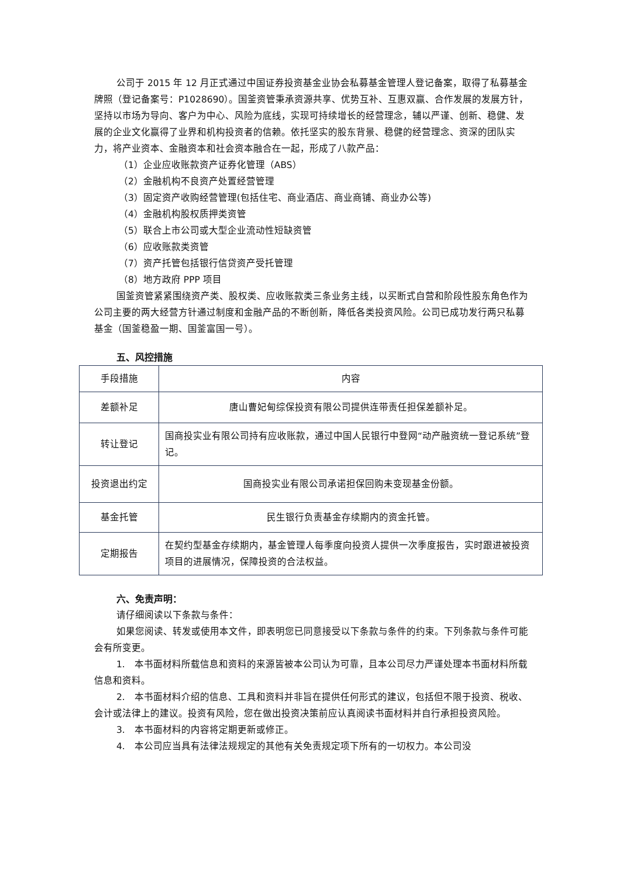公司于 2015 年 12 月正式通过中国证券投资基金业协会私募基金管理人登记备案，取得了私募基金牌照（登记备案号：P1028690）。国釜资管秉承资源共享、优势互补、互惠双赢、合作发展的发展方针，坚持以市场为导向、客户为中心、风险为底线，实现可持续增长的经营理念，辅以严谨、创新、稳健、发展的企业文化赢得了业界和机构投资者的信赖。依托坚实的股东背景、稳健的经营理念、资深的团队实力，将产业资本、金融资本和社会资本融合在一起，形成了八款产品：
（1）企业应收账款资产证券化管理（ABS）
（2）金融机构不良资产处置经营管理
（3）固定资产收购经营管理(包括住宅、商业酒店、商业商铺、商业办公等)
（4）金融机构股权质押类资管
（5）联合上市公司或大型企业流动性短缺资管
（6）应收账款类资管
（7）资产托管包括银行信贷资产受托管理
（8）地方政府 PPP 项目
国釜资管紧紧围绕资产类、股权类、应收账款类三条业务主线，以买断式自营和阶段性股东角色作为公司主要的两大经营方针通过制度和金融产品的不断创新，降低各类投资风险。公司已成功发行两只私募基金（国釜稳盈一期、国釜富国一号）。
五、风控措施
| 手段措施 | 内容 |
| 差额补足 | 唐山曹妃甸综保投资有限公司提供连带责任担保差额补足。 |
| 转让登记 | 国商投实业有限公司持有应收账款，通过中国人民银行中登网“动产融资统一登记系统”登记。 |
| 投资退出约定 | 国商投实业有限公司承诺担保回购未变现基金份额。 |
| 基金托管 | 民生银行负责基金存续期内的资金托管。 |
| 定期报告 | 在契约型基金存续期内，基金管理人每季度向投资人提供一次季度报告，实时跟进被投资项目的进展情况，保障投资的合法权益。 |
六、免责声明：
请仔细阅读以下条款与条件：
如果您阅读、转发或使用本文件，即表明您已同意接受以下条款与条件的约束。下列条款与条件可能会有所变更。
1.　本书面材料所载信息和资料的来源皆被本公司认为可靠，且本公司尽力严谨处理本书面材料所载信息和资料。
2.　本书面材料介绍的信息、工具和资料并非旨在提供任何形式的建议，包括但不限于投资、税收、会计或法律上的建议。投资有风险，您在做出投资决策前应认真阅读书面材料并自行承担投资风险。
3.　本书面材料的内容将定期更新或修正。
4.　本公司应当具有法律法规规定的其他有关免责规定项下所有的一切权力。本公司没